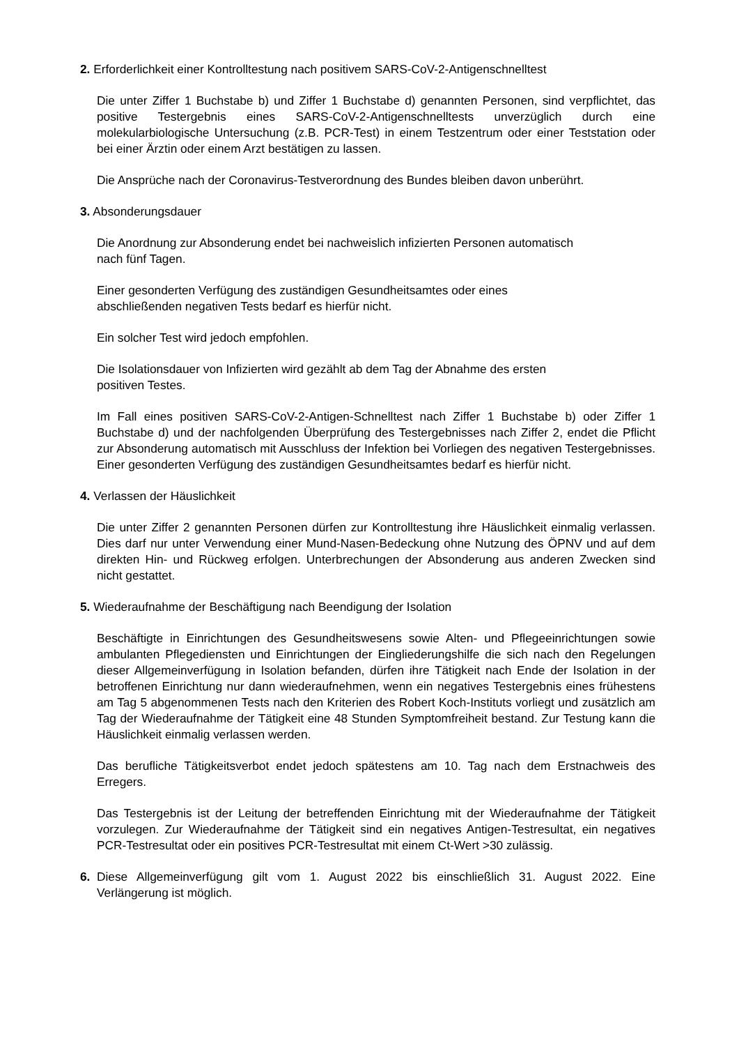2. Erforderlichkeit einer Kontrolltestung nach positivem SARS-CoV-2-Antigenschnelltest
Die unter Ziffer 1 Buchstabe b) und Ziffer 1 Buchstabe d) genannten Personen, sind verpflichtet, das positive Testergebnis eines SARS-CoV-2-Antigenschnelltests unverzüglich durch eine molekularbiologische Untersuchung (z.B. PCR-Test) in einem Testzentrum oder einer Teststation oder bei einer Ärztin oder einem Arzt bestätigen zu lassen.
Die Ansprüche nach der Coronavirus-Testverordnung des Bundes bleiben davon unberührt.
3. Absonderungsdauer
Die Anordnung zur Absonderung endet bei nachweislich infizierten Personen automatisch
nach fünf Tagen.
Einer gesonderten Verfügung des zuständigen Gesundheitsamtes oder eines
abschließenden negativen Tests bedarf es hierfür nicht.
Ein solcher Test wird jedoch empfohlen.
Die Isolationsdauer von Infizierten wird gezählt ab dem Tag der Abnahme des ersten
positiven Testes.
Im Fall eines positiven SARS-CoV-2-Antigen-Schnelltest nach Ziffer 1 Buchstabe b) oder Ziffer 1 Buchstabe d) und der nachfolgenden Überprüfung des Testergebnisses nach Ziffer 2, endet die Pflicht zur Absonderung automatisch mit Ausschluss der Infektion bei Vorliegen des negativen Testergebnisses. Einer gesonderten Verfügung des zuständigen Gesundheitsamtes bedarf es hierfür nicht.
4. Verlassen der Häuslichkeit
Die unter Ziffer 2 genannten Personen dürfen zur Kontrolltestung ihre Häuslichkeit einmalig verlassen. Dies darf nur unter Verwendung einer Mund-Nasen-Bedeckung ohne Nutzung des ÖPNV und auf dem direkten Hin- und Rückweg erfolgen. Unterbrechungen der Absonderung aus anderen Zwecken sind nicht gestattet.
5. Wiederaufnahme der Beschäftigung nach Beendigung der Isolation
Beschäftigte in Einrichtungen des Gesundheitswesens sowie Alten- und Pflegeeinrichtungen sowie ambulanten Pflegediensten und Einrichtungen der Eingliederungshilfe die sich nach den Regelungen dieser Allgemeinverfügung in Isolation befanden, dürfen ihre Tätigkeit nach Ende der Isolation in der betroffenen Einrichtung nur dann wiederaufnehmen, wenn ein negatives Testergebnis eines frühestens am Tag 5 abgenommenen Tests nach den Kriterien des Robert Koch-Instituts vorliegt und zusätzlich am Tag der Wiederaufnahme der Tätigkeit eine 48 Stunden Symptomfreiheit bestand. Zur Testung kann die Häuslichkeit einmalig verlassen werden.
Das berufliche Tätigkeitsverbot endet jedoch spätestens am 10. Tag nach dem Erstnachweis des Erregers.
Das Testergebnis ist der Leitung der betreffenden Einrichtung mit der Wiederaufnahme der Tätigkeit vorzulegen. Zur Wiederaufnahme der Tätigkeit sind ein negatives Antigen-Testresultat, ein negatives PCR-Testresultat oder ein positives PCR-Testresultat mit einem Ct-Wert >30 zulässig.
6. Diese Allgemeinverfügung gilt vom 1. August 2022 bis einschließlich 31. August 2022. Eine Verlängerung ist möglich.